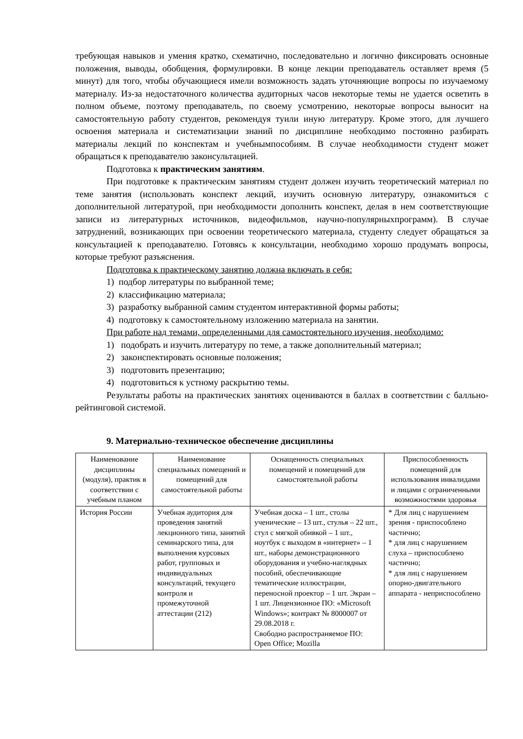требующая навыков и умения кратко, схематично, последовательно и логично фиксировать основные положения, выводы, обобщения, формулировки. В конце лекции преподаватель оставляет время (5 минут) для того, чтобы обучающиеся имели возможность задать уточняющие вопросы по изучаемому материалу. Из-за недостаточного количества аудиторных часов некоторые темы не удается осветить в полном объеме, поэтому преподаватель, по своему усмотрению, некоторые вопросы выносит на самостоятельную работу студентов, рекомендуя туили иную литературу. Кроме этого, для лучшего освоения материала и систематизации знаний по дисциплине необходимо постоянно разбирать материалы лекций по конспектам и учебнымпособиям. В случае необходимости студент может обращаться к преподавателю законсультацией.
Подготовка к практическим занятиям.
При подготовке к практическим занятиям студент должен изучить теоретический материал по теме занятия (использовать конспект лекций, изучить основную литературу, ознакомиться с дополнительной литературой, при необходимости дополнить конспект, делая в нем соответствующие записи из литературных источников, видеофильмов, научно-популярныхпрограмм). В случае затруднений, возникающих при освоении теоретического материала, студенту следует обращаться за консультацией к преподавателю. Готовясь к консультации, необходимо хорошо продумать вопросы, которые требуют разъяснения.
Подготовка к практическому занятию должна включать в себя:
1) подбор литературы по выбранной теме;
2) классификацию материала;
3) разработку выбранной самим студентом интерактивной формы работы;
4) подготовку к самостоятельному изложению материала на занятии.
При работе над темами, определенными для самостоятельного изучения, необходимо:
1) подобрать и изучить литературу по теме, а также дополнительный материал;
2) законспектировать основные положения;
3) подготовить презентацию;
4) подготовиться к устному раскрытию темы.
Результаты работы на практических занятиях оцениваются в баллах в соответствии с балльно-рейтинговой системой.
9. Материально-техническое обеспечение дисциплины
| Наименование дисциплины (модуля), практик в соответствии с учебным планом | Наименование специальных помещений и помещений для самостоятельной работы | Оснащенность специальных помещений и помещений для самостоятельной работы | Приспособленность помещений для использования инвалидами и лицами с ограниченными возможностями здоровья |
| --- | --- | --- | --- |
| История России | Учебная аудитория для проведения занятий лекционного типа, занятий семинарского типа, для выполнения курсовых работ, групповых и индивидуальных консультаций, текущего контроля и промежуточной аттестации (212) | Учебная доска – 1 шт., столы ученические – 13 шт., стулья – 22 шт., стул с мягкой обивкой – 1 шт., ноутбук с выходом в «интернет» – 1 шт., наборы демонстрационного оборудования и учебно-наглядных пособий, обеспечивающие тематические иллюстрации, переносной проектор – 1 шт. Экран – 1 шт. Лицензионное ПО: «Microsoft Windows»; контракт № 8000007 от 29.08.2018 г. Свободно распространяемое ПО: Open Office; Mozilla | * Для лиц с нарушением зрения - приспособлено частично; * для лиц с нарушением слуха – приспособлено частично; * для лиц с нарушением опорно-двигательного аппарата - неприспособлено |